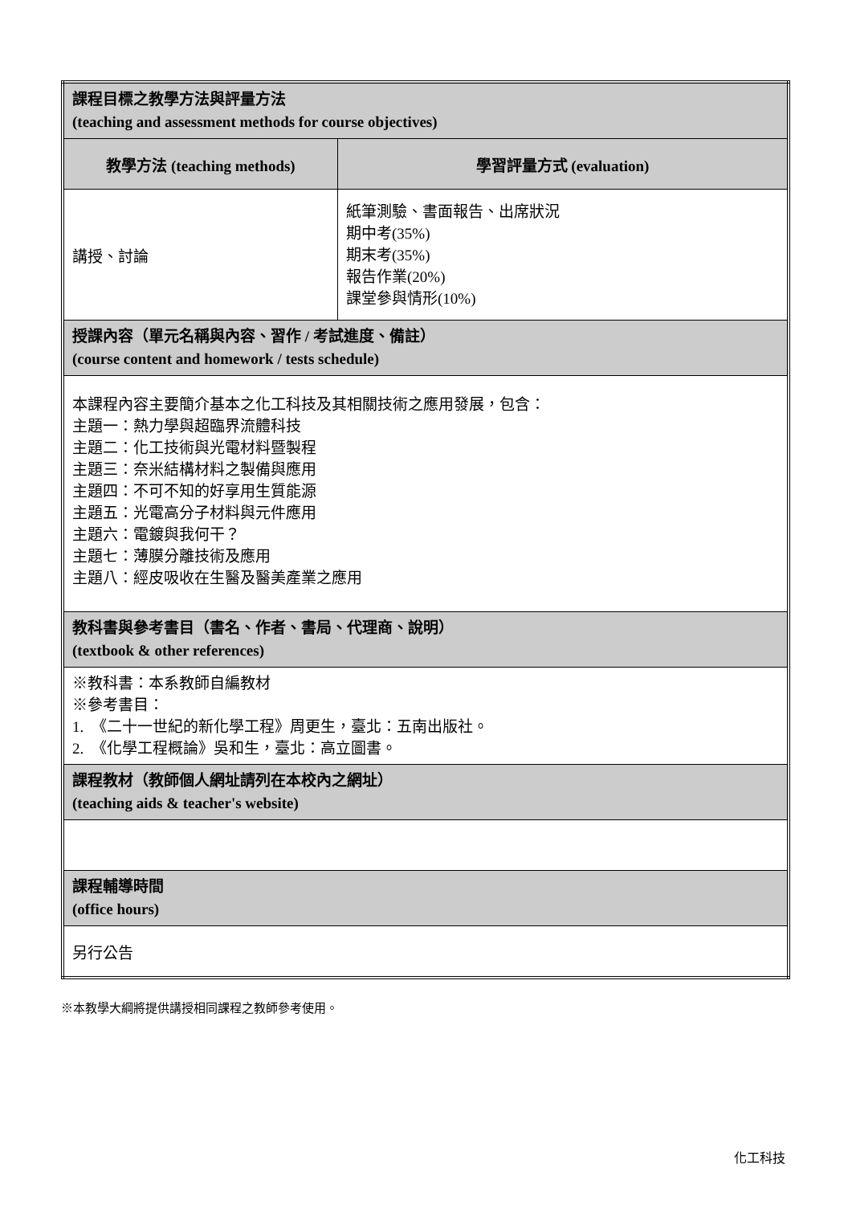| 課程目標之教學方法與評量方法 (teaching and assessment methods for course objectives) | |
| 教學方法 (teaching methods) | 學習評量方式 (evaluation) |
| 講授、討論 | 紙筆測驗、書面報告、出席狀況 期中考(35%) 期末考(35%) 報告作業(20%) 課堂參與情形(10%) |
| 授課內容（單元名稱與內容、習作 / 考試進度、備註） (course content and homework / tests schedule) | |
| 本課程內容主要簡介基本之化工科技及其相關技術之應用發展，包含： 主題一：熱力學與超臨界流體科技 主題二：化工技術與光電材料暨製程 主題三：奈米結構材料之製備與應用 主題四：不可不知的好享用生質能源 主題五：光電高分子材料與元件應用 主題六：電鍍與我何干？ 主題七：薄膜分離技術及應用 主題八：經皮吸收在生醫及醫美產業之應用 | |
| 教科書與參考書目（書名、作者、書局、代理商、說明） (textbook & other references) | |
| ※教科書：本系教師自編教材 ※參考書目： 1. 《二十一世紀的新化學工程》周更生，臺北：五南出版社。 2. 《化學工程概論》吳和生，臺北：高立圖書。 | |
| 課程教材（教師個人網址請列在本校內之網址） (teaching aids & teacher's website) | |
| 課程輔導時間 (office hours) | |
| 另行公告 | |
※本教學大綱將提供講授相同課程之教師參考使用。
化工科技